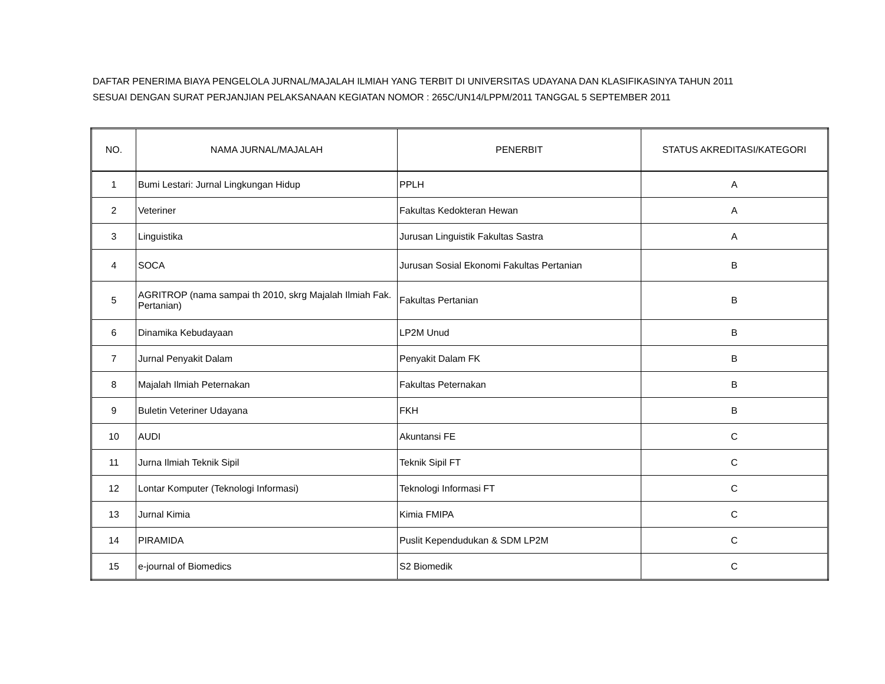DAFTAR PENERIMA BIAYA PENGELOLA JURNAL/MAJALAH ILMIAH YANG TERBIT DI UNIVERSITAS UDAYANA DAN KLASIFIKASINYA TAHUN 2011
SESUAI DENGAN SURAT PERJANJIAN PELAKSANAAN KEGIATAN NOMOR : 265C/UN14/LPPM/2011 TANGGAL 5 SEPTEMBER 2011
| NO. | NAMA JURNAL/MAJALAH | PENERBIT | STATUS AKREDITASI/KATEGORI |
| --- | --- | --- | --- |
| 1 | Bumi Lestari: Jurnal Lingkungan Hidup | PPLH | A |
| 2 | Veteriner | Fakultas Kedokteran Hewan | A |
| 3 | Linguistika | Jurusan Linguistik Fakultas Sastra | A |
| 4 | SOCA | Jurusan Sosial Ekonomi Fakultas Pertanian | B |
| 5 | AGRITROP (nama sampai th 2010, skrg Majalah Ilmiah Fak. Pertanian) | Fakultas Pertanian | B |
| 6 | Dinamika Kebudayaan | LP2M Unud | B |
| 7 | Jurnal Penyakit Dalam | Penyakit Dalam FK | B |
| 8 | Majalah Ilmiah Peternakan | Fakultas Peternakan | B |
| 9 | Buletin Veteriner Udayana | FKH | B |
| 10 | AUDI | Akuntansi FE | C |
| 11 | Jurna Ilmiah Teknik Sipil | Teknik Sipil FT | C |
| 12 | Lontar Komputer (Teknologi Informasi) | Teknologi Informasi FT | C |
| 13 | Jurnal Kimia | Kimia FMIPA | C |
| 14 | PIRAMIDA | Puslit Kependudukan & SDM LP2M | C |
| 15 | e-journal of Biomedics | S2 Biomedik | C |